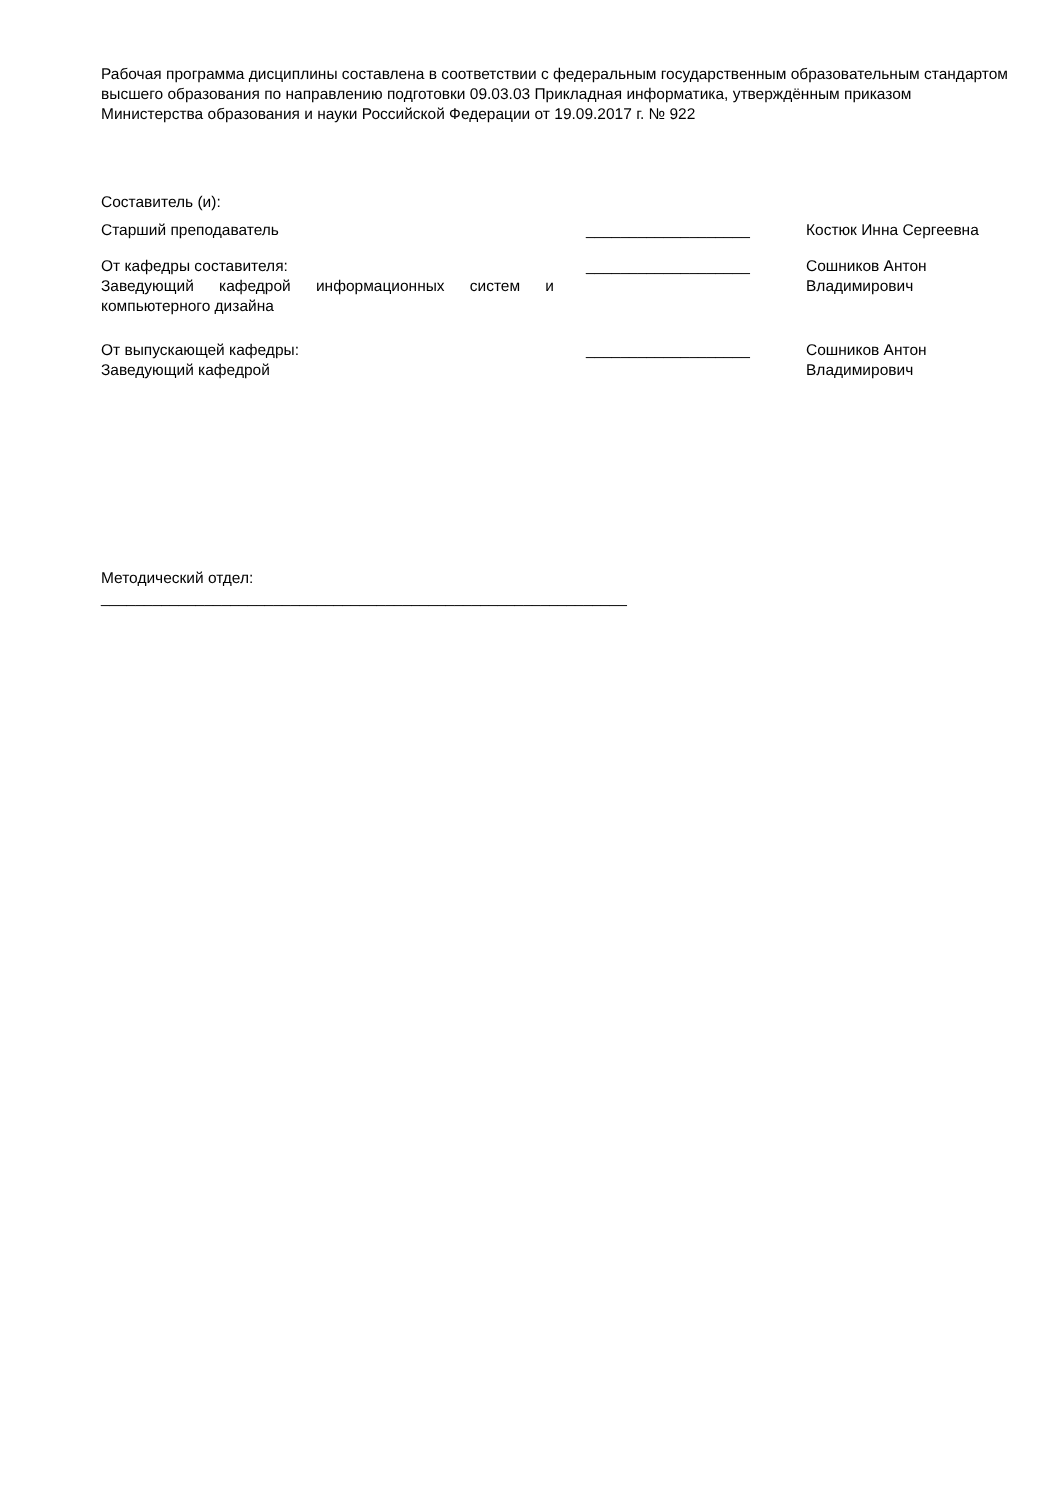Рабочая программа дисциплины составлена в соответствии с федеральным государственным образовательным стандартом высшего образования по направлению подготовки 09.03.03 Прикладная информатика, утверждённым приказом Министерства образования и науки Российской Федерации от 19.09.2017 г. № 922
Составитель (и):
Старший преподаватель ___________________ Костюк Инна Сергеевна
От кафедры составителя:
Заведующий кафедрой информационных систем и компьютерного дизайна
___________________ Сошников Антон Владимирович
От выпускающей кафедры:
Заведующий кафедрой
___________________ Сошников Антон Владимирович
Методический отдел:
_____________________________________________________________